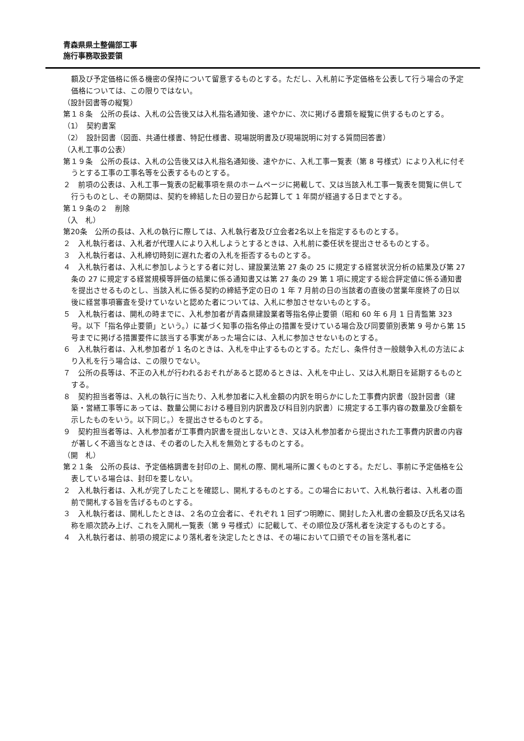青森県県土整備部工事
施行事務取扱要領
額及び予定価格に係る機密の保持について留意するものとする。ただし、入札前に予定価格を公表して行う場合の予定価格については、この限りではない。
（設計図書等の縦覧）
第１８条　公所の長は、入札の公告後又は入札指名通知後、速やかに、次に掲げる書類を縦覧に供するものとする。
（1）　契約書案
（2）　設計図書（図面、共通仕様書、特記仕様書、現場説明書及び現場説明に対する質問回答書）
（入札工事の公表）
第１９条　公所の長は、入札の公告後又は入札指名通知後、速やかに、入札工事一覧表（第 8 号様式）により入札に付そうとする工事の工事名等を公表するものとする。
２　前項の公表は、入札工事一覧表の記載事項を県のホームページに掲載して、又は当該入札工事一覧表を閲覧に供して行うものとし、その期間は、契約を締結した日の翌日から起算して 1 年間が経過する日までとする。
第１９条の２　削除
（入　札）
第20条　公所の長は、入札の執行に際しては、入札執行者及び立会者2名以上を指定するものとする。
２　入札執行者は、入札者が代理人により入札しようとするときは、入札前に委任状を提出させるものとする。
３　入札執行者は、入札締切時刻に遅れた者の入札を拒否するものとする。
４　入札執行者は、入札に参加しようとする者に対し、建設業法第 27 条の 25 に規定する経営状況分析の結果及び第 27 条の 27 に規定する経営規模等評価の結果に係る通知書又は第 27 条の 29 第 1 項に規定する総合評定値に係る通知書を提出させるものとし、当該入札に係る契約の締結予定の日の 1 年 7 月前の日の当該者の直後の営業年度終了の日以後に経営事項審査を受けていないと認めた者については、入札に参加させないものとする。
５　入札執行者は、開札の時までに、入札参加者が青森県建設業者等指名停止要領（昭和 60 年 6 月 1 日青監第 323 号。以下「指名停止要領」という。）に基づく知事の指名停止の措置を受けている場合及び同要領別表第 9 号から第 15 号までに掲げる措置要件に該当する事実があった場合には、入札に参加させないものとする。
６　入札執行者は、入札参加者が 1 名のときは、入札を中止するものとする。ただし、条件付き一般競争入札の方法により入札を行う場合は、この限りでない。
７　公所の長等は、不正の入札が行われるおそれがあると認めるときは、入札を中止し、又は入札期日を延期するものとする。
８　契約担当者等は、入札の執行に当たり、入札参加者に入札金額の内訳を明らかにした工事費内訳書（設計図書（建築・営繕工事等にあっては、数量公開における種目別内訳書及び科目別内訳書）に規定する工事内容の数量及び金額を示したものをいう。以下同じ。）を提出させるものとする。
９　契約担当者等は、入札参加者が工事費内訳書を提出しないとき、又は入札参加者から提出された工事費内訳書の内容が著しく不適当なときは、その者のした入札を無効とするものとする。
（開　札）
第２１条　公所の長は、予定価格調書を封印の上、開札の際、開札場所に置くものとする。ただし、事前に予定価格を公表している場合は、封印を要しない。
２　入札執行者は、入札が完了したことを確認し、開札するものとする。この場合において、入札執行者は、入札者の面前で開札する旨を告げるものとする。
３　入札執行者は、開札したときは、２名の立会者に、それぞれ 1 回ずつ明瞭に、開封した入札書の金額及び氏名又は名称を順次読み上げ、これを入開札一覧表（第 9 号様式）に記載して、その順位及び落札者を決定するものとする。
４　入札執行者は、前項の規定により落札者を決定したときは、その場において口頭でその旨を落札者に